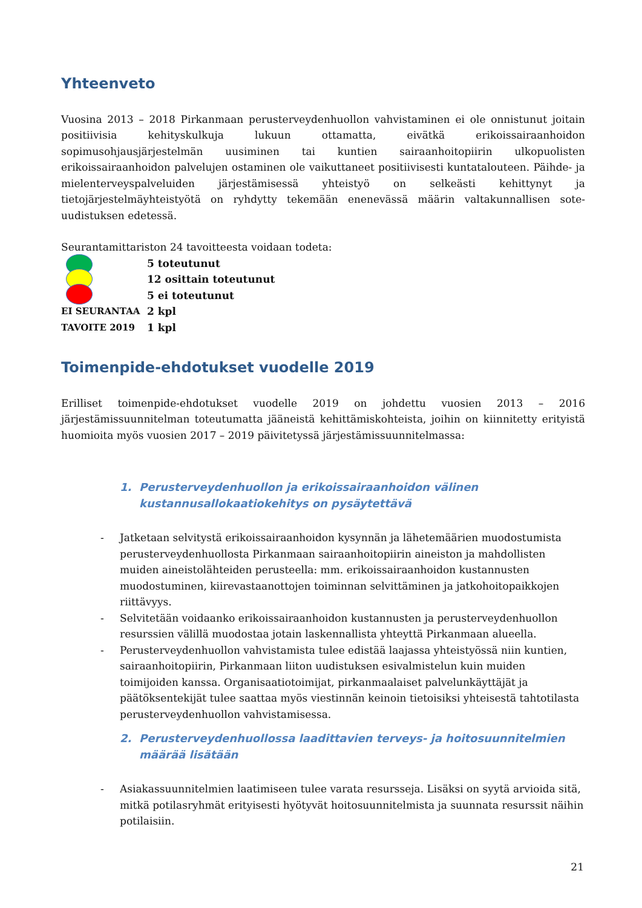Yhteenveto
Vuosina 2013 – 2018 Pirkanmaan perusterveydenhuollon vahvistaminen ei ole onnistunut joitain positiivisia kehityskulkuja lukuun ottamatta, eivätkä erikoissairaanhoidon sopimusohjausjärjestelmän uusiminen tai kuntien sairaanhoitopiirin ulkopuolisten erikoissairaanhoidon palvelujen ostaminen ole vaikuttaneet positiivisesti kuntatalouteen. Päihde- ja mielenterveyspalveluiden järjestämisessä yhteistyö on selkeästi kehittynyt ja tietojärjestelmäyhteistyötä on ryhdytty tekemään enenevässä määrin valtakunnallisen sote-uudistuksen edetessä.
Seurantamittariston 24 tavoitteesta voidaan todeta:
5 toteutunut
12 osittain toteutunut
5 ei toteutunut
EI SEURANTAA
2 kpl
TAVOITE 2019
1 kpl
Toimenpide-ehdotukset vuodelle 2019
Erilliset toimenpide-ehdotukset vuodelle 2019 on johdettu vuosien 2013 – 2016 järjestämissuunnitelman toteutumatta jääneistä kehittämiskohteista, joihin on kiinnitetty erityistä huomioita myös vuosien 2017 – 2019 päivitetyssä järjestämissuunnitelmassa:
1. Perusterveydenhuollon ja erikoissairaanhoidon välinen kustannusallokaatiokehitys on pysäytettävä
- Jatketaan selvitystä erikoissairaanhoidon kysynnän ja lähetemäärien muodostumista perusterveydenhuollosta Pirkanmaan sairaanhoitopiirin aineiston ja mahdollisten muiden aineistolähteiden perusteella: mm. erikoissairaanhoidon kustannusten muodostuminen, kiirevastaanottojen toiminnan selvittäminen ja jatkohoitopaikkojen riittävyys.
- Selvitetään voidaanko erikoissairaanhoidon kustannusten ja perusterveydenhuollon resurssien välillä muodostaa jotain laskennallista yhteyttä Pirkanmaan alueella.
- Perusterveydenhuollon vahvistamista tulee edistää laajassa yhteistyössä niin kuntien, sairaanhoitopiirin, Pirkanmaan liiton uudistuksen esivalmistelun kuin muiden toimijoiden kanssa. Organisaatiotoimijat, pirkanmaalaiset palvelunkäyttäjät ja päätöksentekijät tulee saattaa myös viestinnän keinoin tietoisiksi yhteisestä tahtotilasta perusterveydenhuollon vahvistamisessa.
2. Perusterveydenhuollossa laadittavien terveys- ja hoitosuunnitelmien määrää lisätään
- Asiakassuunnitelmien laatimiseen tulee varata resursseja. Lisäksi on syytä arvioida sitä, mitkä potilasryhmät erityisesti hyötyvät hoitosuunnitelmista ja suunnata resurssit näihin potilaisiin.
21